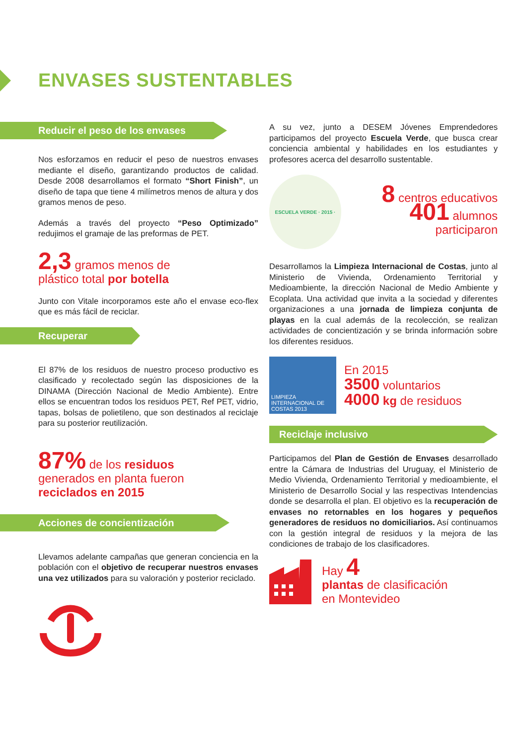ENVASES SUSTENTABLES
Reducir el peso de los envases
Nos esforzamos en reducir el peso de nuestros envases mediante el diseño, garantizando productos de calidad. Desde 2008 desarrollamos el formato “Short Finish”, un diseño de tapa que tiene 4 milímetros menos de altura y dos gramos menos de peso.
Además a través del proyecto “Peso Optimizado” redujimos el gramaje de las preformas de PET.
2,3 gramos menos de
plástico total por botella
Junto con Vitale incorporamos este año el envase eco-flex que es más fácil de reciclar.
Recuperar
El 87% de los residuos de nuestro proceso productivo es clasificado y recolectado según las disposiciones de la DINAMA (Dirección Nacional de Medio Ambiente). Entre ellos se encuentran todos los residuos PET, Ref PET, vidrio, tapas, bolsas de polietileno, que son destinados al reciclaje para su posterior reutilización.
87% de los residuos
generados en planta fueron
reciclados en 2015
Acciones de concientización
Llevamos adelante campañas que generan conciencia en la población con el objetivo de recuperar nuestros envases una vez utilizados para su valoración y posterior reciclado.
A su vez, junto a DESEM Jóvenes Emprendedores participamos del proyecto Escuela Verde, que busca crear conciencia ambiental y habilidades en los estudiantes y profesores acerca del desarrollo sustentable.
ESCUELA VERDE · 2015 ·
8 centros educativos
401 alumnos participaron
Desarrollamos la Limpieza Internacional de Costas, junto al Ministerio de Vivienda, Ordenamiento Territorial y Medioambiente, la dirección Nacional de Medio Ambiente y Ecoplata. Una actividad que invita a la sociedad y diferentes organizaciones a una jornada de limpieza conjunta de playas en la cual además de la recolección, se realizan actividades de concientización y se brinda información sobre los diferentes residuos.
LIMPIEZA INTERNACIONAL DE COSTAS 2013
En 2015
3500 voluntarios
4000 kg de residuos
Reciclaje inclusivo
Participamos del Plan de Gestión de Envases desarrollado entre la Cámara de Industrias del Uruguay, el Ministerio de Medio Vivienda, Ordenamiento Territorial y medioambiente, el Ministerio de Desarrollo Social y las respectivas Intendencias donde se desarrolla el plan. El objetivo es la recuperación de envases no retornables en los hogares y pequeños generadores de residuos no domiciliarios. Así continuamos con la gestión integral de residuos y la mejora de las condiciones de trabajo de los clasificadores.
Hay 4
plantas de clasificación
en Montevideo